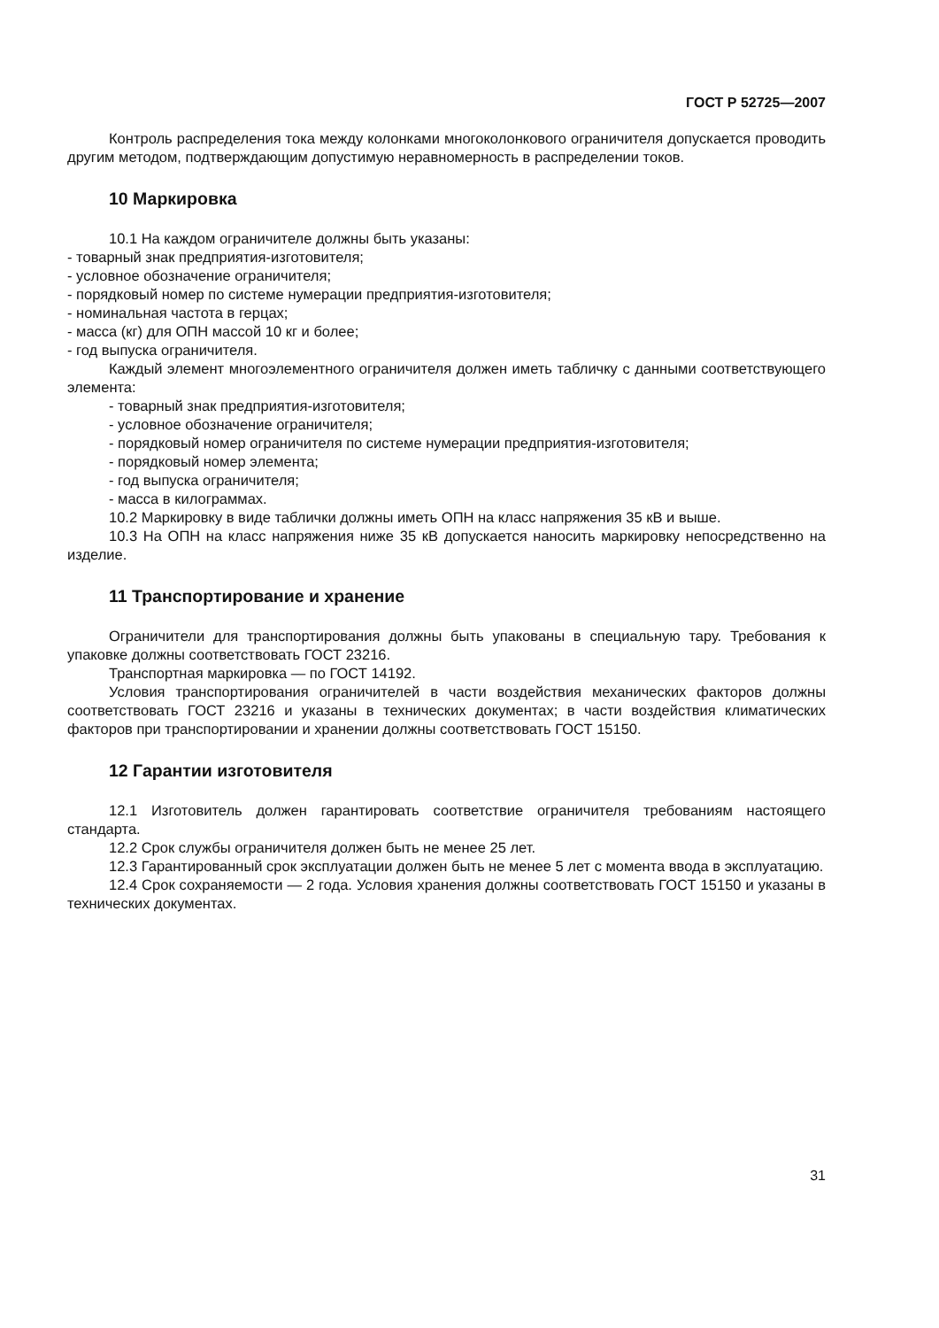ГОСТ Р 52725—2007
Контроль распределения тока между колонками многоколонкового ограничителя допускается проводить другим методом, подтверждающим допустимую неравномерность в распределении токов.
10 Маркировка
10.1 На каждом ограничителе должны быть указаны:
- товарный знак предприятия-изготовителя;
- условное обозначение ограничителя;
- порядковый номер по системе нумерации предприятия-изготовителя;
- номинальная частота в герцах;
- масса (кг) для ОПН массой 10 кг и более;
- год выпуска ограничителя.
Каждый элемент многоэлементного ограничителя должен иметь табличку с данными соответствующего элемента:
- товарный знак предприятия-изготовителя;
- условное обозначение ограничителя;
- порядковый номер ограничителя по системе нумерации предприятия-изготовителя;
- порядковый номер элемента;
- год выпуска ограничителя;
- масса в килограммах.
10.2 Маркировку в виде таблички должны иметь ОПН на класс напряжения 35 кВ и выше.
10.3 На ОПН на класс напряжения ниже 35 кВ допускается наносить маркировку непосредственно на изделие.
11 Транспортирование и хранение
Ограничители для транспортирования должны быть упакованы в специальную тару. Требования к упаковке должны соответствовать ГОСТ 23216.
Транспортная маркировка — по ГОСТ 14192.
Условия транспортирования ограничителей в части воздействия механических факторов должны соответствовать ГОСТ 23216 и указаны в технических документах; в части воздействия климатических факторов при транспортировании и хранении должны соответствовать ГОСТ 15150.
12 Гарантии изготовителя
12.1 Изготовитель должен гарантировать соответствие ограничителя требованиям настоящего стандарта.
12.2 Срок службы ограничителя должен быть не менее 25 лет.
12.3 Гарантированный срок эксплуатации должен быть не менее 5 лет с момента ввода в эксплуатацию.
12.4 Срок сохраняемости — 2 года. Условия хранения должны соответствовать ГОСТ 15150 и указаны в технических документах.
31